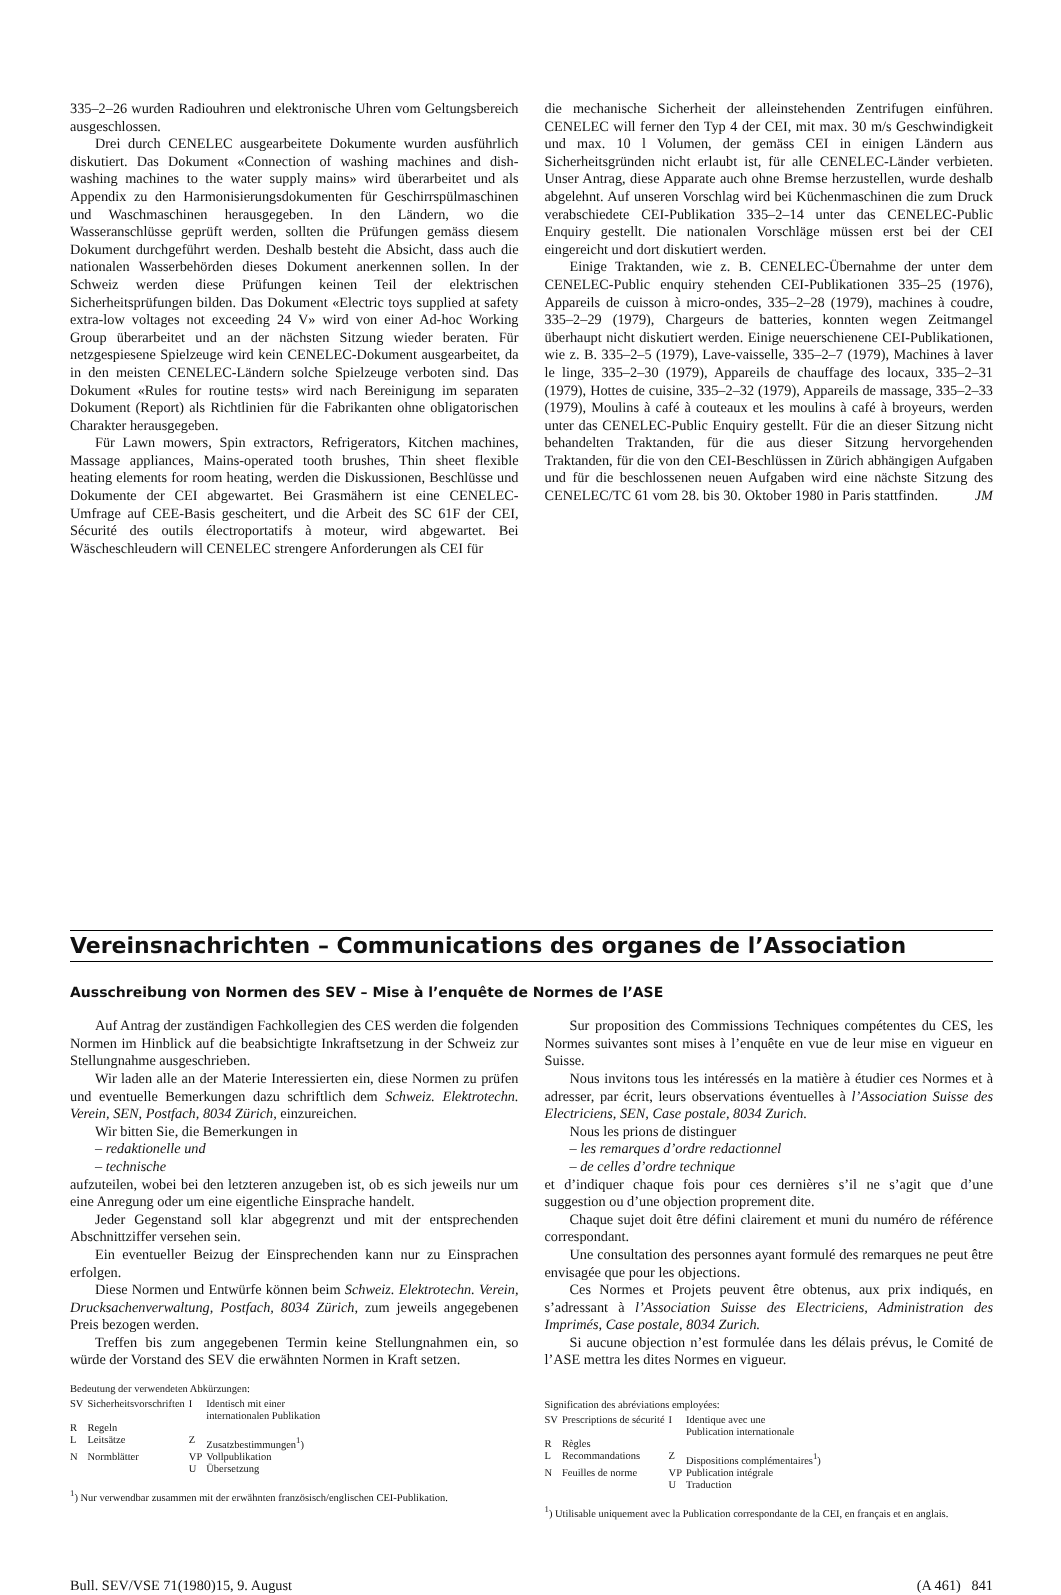335–2–26 wurden Radiouhren und elektronische Uhren vom Geltungsbereich ausgeschlossen.
Drei durch CENELEC ausgearbeitete Dokumente wurden ausführlich diskutiert. Das Dokument «Connection of washing machines and dish-washing machines to the water supply mains» wird überarbeitet und als Appendix zu den Harmonisierungsdokumenten für Geschirrspülmaschinen und Waschmaschinen herausgegeben. In den Ländern, wo die Wasseranschlüsse geprüft werden, sollten die Prüfungen gemäss diesem Dokument durchgeführt werden. Deshalb besteht die Absicht, dass auch die nationalen Wasserbehörden dieses Dokument anerkennen sollen. In der Schweiz werden diese Prüfungen keinen Teil der elektrischen Sicherheitsprüfungen bilden. Das Dokument «Electric toys supplied at safety extra-low voltages not exceeding 24 V» wird von einer Ad-hoc Working Group überarbeitet und an der nächsten Sitzung wieder beraten. Für netzgespiesene Spielzeuge wird kein CENELEC-Dokument ausgearbeitet, da in den meisten CENELEC-Ländern solche Spielzeuge verboten sind. Das Dokument «Rules for routine tests» wird nach Bereinigung im separaten Dokument (Report) als Richtlinien für die Fabrikanten ohne obligatorischen Charakter herausgegeben.
Für Lawn mowers, Spin extractors, Refrigerators, Kitchen machines, Massage appliances, Mains-operated tooth brushes, Thin sheet flexible heating elements for room heating, werden die Diskussionen, Beschlüsse und Dokumente der CEI abgewartet. Bei Grasmähern ist eine CENELEC-Umfrage auf CEE-Basis gescheitert, und die Arbeit des SC 61F der CEI, Sécurité des outils électroportatifs à moteur, wird abgewartet. Bei Wäscheschleudern will CENELEC strengere Anforderungen als CEI für
die mechanische Sicherheit der alleinstehenden Zentrifugen einführen. CENELEC will ferner den Typ 4 der CEI, mit max. 30 m/s Geschwindigkeit und max. 10 l Volumen, der gemäss CEI in einigen Ländern aus Sicherheitsgründen nicht erlaubt ist, für alle CENELEC-Länder verbieten. Unser Antrag, diese Apparate auch ohne Bremse herzustellen, wurde deshalb abgelehnt. Auf unseren Vorschlag wird bei Küchenmaschinen die zum Druck verabschiedete CEI-Publikation 335–2–14 unter das CENELEC-Public Enquiry gestellt. Die nationalen Vorschläge müssen erst bei der CEI eingereicht und dort diskutiert werden.
Einige Traktanden, wie z. B. CENELEC-Übernahme der unter dem CENELEC-Public enquiry stehenden CEI-Publikationen 335–25 (1976), Appareils de cuisson à micro-ondes, 335–2–28 (1979), machines à coudre, 335–2–29 (1979), Chargeurs de batteries, konnten wegen Zeitmangel überhaupt nicht diskutiert werden. Einige neuerschienene CEI-Publikationen, wie z. B. 335–2–5 (1979), Lave-vaisselle, 335–2–7 (1979), Machines à laver le linge, 335–2–30 (1979), Appareils de chauffage des locaux, 335–2–31 (1979), Hottes de cuisine, 335–2–32 (1979), Appareils de massage, 335–2–33 (1979), Moulins à café à couteaux et les moulins à café à broyeurs, werden unter das CENELEC-Public Enquiry gestellt. Für die an dieser Sitzung nicht behandelten Traktanden, für die aus dieser Sitzung hervorgehenden Traktanden, für die von den CEI-Beschlüssen in Zürich abhängigen Aufgaben und für die beschlossenen neuen Aufgaben wird eine nächste Sitzung des CENELEC/TC 61 vom 28. bis 30. Oktober 1980 in Paris stattfinden. JM
Vereinsnachrichten – Communications des organes de l’Association
Ausschreibung von Normen des SEV – Mise à l’enquête de Normes de l’ASE
Auf Antrag der zuständigen Fachkollegien des CES werden die folgenden Normen im Hinblick auf die beabsichtigte Inkraftsetzung in der Schweiz zur Stellungnahme ausgeschrieben.
Wir laden alle an der Materie Interessierten ein, diese Normen zu prüfen und eventuelle Bemerkungen dazu schriftlich dem Schweiz. Elektrotechn. Verein, SEN, Postfach, 8034 Zürich, einzureichen.
Wir bitten Sie, die Bemerkungen in
– redaktionelle und
– technische
aufzuteilen, wobei bei den letzteren anzugeben ist, ob es sich jeweils nur um eine Anregung oder um eine eigentliche Einsprache handelt.
Jeder Gegenstand soll klar abgegrenzt und mit der entsprechenden Abschnittziffer versehen sein.
Ein eventueller Beizug der Einsprechenden kann nur zu Einsprachen erfolgen.
Diese Normen und Entwürfe können beim Schweiz. Elektrotechn. Verein, Drucksachenverwaltung, Postfach, 8034 Zürich, zum jeweils angegebenen Preis bezogen werden.
Treffen bis zum angegebenen Termin keine Stellungnahmen ein, so würde der Vorstand des SEV die erwähnten Normen in Kraft setzen.
Bedeutung der verwendeten Abkürzungen:
| SV | Sicherheitsvorschriften | I | Identisch mit einer internationalen Publikation |
| R | Regeln | | |
| L | Leitsätze | Z | Zusatzbestimmungen<sup>1</sup>) |
| N | Normblätter | VP | Vollpublikation |
| | | U | Übersetzung |
<sup>1</sup>) Nur verwendbar zusammen mit der erwähnten französisch/englischen CEI-Publikation.
Sur proposition des Commissions Techniques compétentes du CES, les Normes suivantes sont mises à l’enquête en vue de leur mise en vigueur en Suisse.
Nous invitons tous les intéressés en la matière à étudier ces Normes et à adresser, par écrit, leurs observations éventuelles à l’Association Suisse des Electriciens, SEN, Case postale, 8034 Zurich.
Nous les prions de distinguer
– les remarques d’ordre redactionnel
– de celles d’ordre technique
et d’indiquer chaque fois pour ces dernières s’il ne s’agit que d’une suggestion ou d’une objection proprement dite.
Chaque sujet doit être défini clairement et muni du numéro de référence correspondant.
Une consultation des personnes ayant formulé des remarques ne peut être envisagée que pour les objections.
Ces Normes et Projets peuvent être obtenus, aux prix indiqués, en s’adressant à l’Association Suisse des Electriciens, Administration des Imprimés, Case postale, 8034 Zurich.
Si aucune objection n’est formulée dans les délais prévus, le Comité de l’ASE mettra les dites Normes en vigueur.
Signification des abréviations employées:
| SV | Prescriptions de sécurité | I | Identique avec une Publication internationale |
| R | Règles | | |
| L | Recommandations | Z | Dispositions complémentaires<sup>1</sup>) |
| N | Feuilles de norme | VP | Publication intégrale |
| | | U | Traduction |
<sup>1</sup>) Utilisable uniquement avec la Publication correspondante de la CEI, en français et en anglais.
Bull. SEV/VSE 71(1980)15, 9. August (A 461) 841